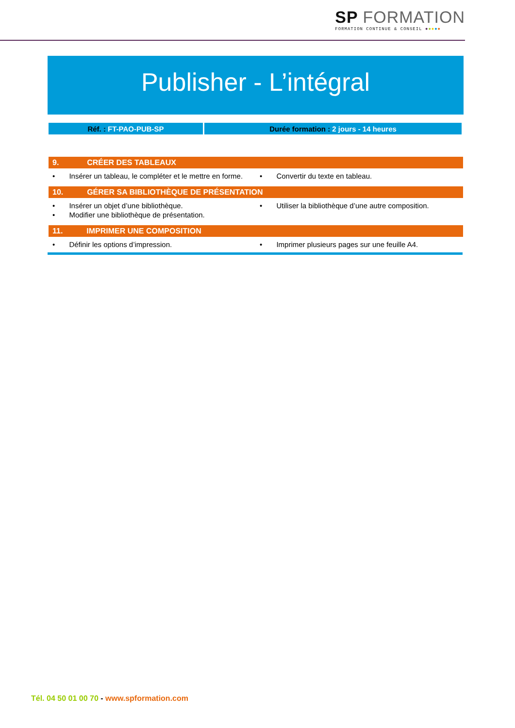SP FORMATION
FORMATION CONTINUE & CONSEIL ●●●●●
Publisher - L’intégral
| Réf. : FT-PAO-PUB-SP | Durée formation : 2 jours - 14 heures |
| 9. CRÉER DES TABLEAUX | |
| --- | --- |
| • Insérer un tableau, le compléter et le mettre en forme. | • Convertir du texte en tableau. |
| 10. GÉRER SA BIBLIOTHÈQUE DE PRÉSENTATION | |
| • Insérer un objet d’une bibliothèque. • Modifier une bibliothèque de présentation. | • Utiliser la bibliothèque d’une autre composition. |
| 11. IMPRIMER UNE COMPOSITION | |
| • Définir les options d’impression. | • Imprimer plusieurs pages sur une feuille A4. |
Tél. 04 50 01 00 70 - www.spformation.com